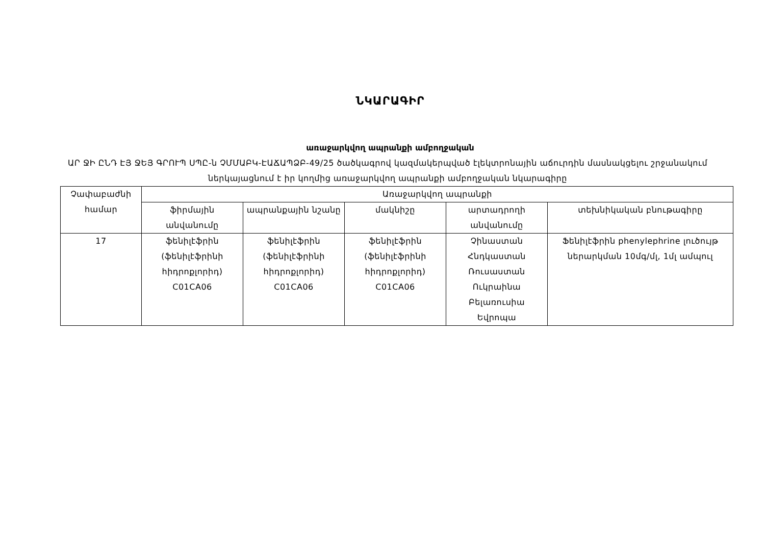ՆԿԱՐԱԳԻՐ
առաջարկվող ապրանքի ամբողջական
ԱՐ ՋԻ ԸՆԴ ԷՅ ՋԵՅ ԳՐՈՒՊ ՍՊԸ-ն ՉՄՄԱԲԿ-ԷԱՃԱՊՁԲ-49/25 ծածկագրով կազմակերպված էլեկտրոնային աճուրդին մասնակցելու շրջանակում ներկայացնում է իր կողմից առաջարկվող ապրանքի ամբողջական նկարագիրը
| Չափաբաժնի համար | Առաջարկվող ապրանքի | | | | |
| --- | --- | --- | --- | --- | --- |
| | ֆիրմային անվանումը | ապրանքային նշանը | մակնիշը | արտադրողի անվանումը | տեխնիկական բնութագիրը |
| 17 | ֆենիլէֆրին (ֆենիլէֆրինի հիդրոքլորիդ) C01CA06 | ֆենիլէֆրին (ֆենիլէֆրինի հիդրոքլորիդ) C01CA06 | ֆենիլէֆրին (ֆենիլէֆրինի հիդրոքլորիդ) C01CA06 | Չինաստան Հնդկաստան Ռուսաստան Ուկրաինա Բելառուսիա Եվրոպա | Ֆենիլէֆրին phenylephrine լուծույթ ներարկման 10մգ/մլ, 1մլ ամպուլ |